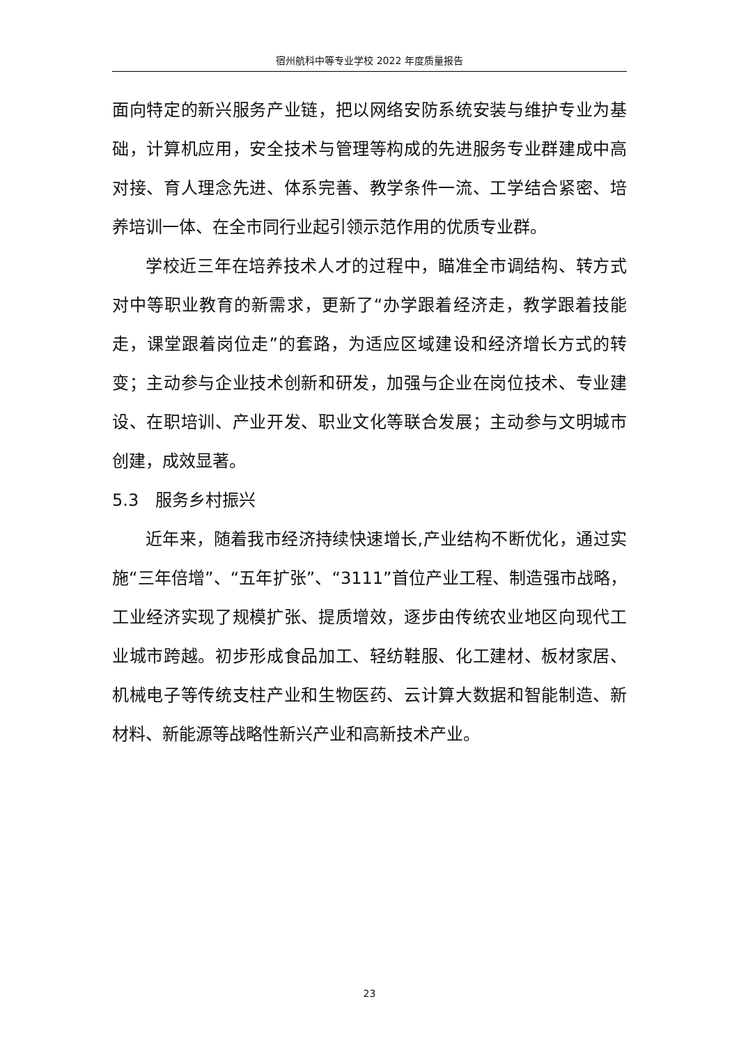宿州航科中等专业学校 2022 年度质量报告
面向特定的新兴服务产业链，把以网络安防系统安装与维护专业为基础，计算机应用，安全技术与管理等构成的先进服务专业群建成中高对接、育人理念先进、体系完善、教学条件一流、工学结合紧密、培养培训一体、在全市同行业起引领示范作用的优质专业群。
学校近三年在培养技术人才的过程中，瞄准全市调结构、转方式对中等职业教育的新需求，更新了“办学跟着经济走，教学跟着技能走，课堂跟着岗位走”的套路，为适应区域建设和经济增长方式的转变；主动参与企业技术创新和研发，加强与企业在岗位技术、专业建设、在职培训、产业开发、职业文化等联合发展；主动参与文明城市创建，成效显著。
5.3　服务乡村振兴
近年来，随着我市经济持续快速增长,产业结构不断优化，通过实施“三年倍增”、“五年扩张”、“3111”首位产业工程、制造强市战略，工业经济实现了规模扩张、提质增效，逐步由传统农业地区向现代工业城市跨越。初步形成食品加工、轻纺鞋服、化工建材、板材家居、机械电子等传统支柱产业和生物医药、云计算大数据和智能制造、新材料、新能源等战略性新兴产业和高新技术产业。
23